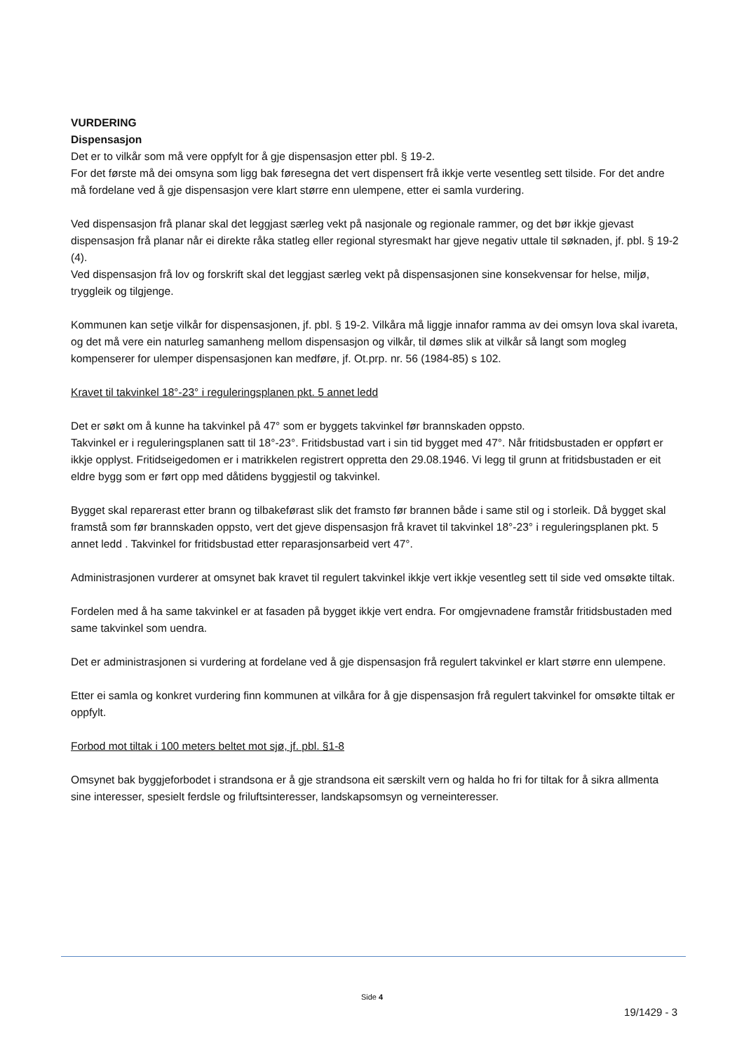VURDERING
Dispensasjon
Det er to vilkår som må vere oppfylt for å gje dispensasjon etter pbl. § 19-2.
For det første må dei omsyna som ligg bak føresegna det vert dispensert frå ikkje verte vesentleg sett tilside. For det andre må fordelane ved å gje dispensasjon vere klart større enn ulempene, etter ei samla vurdering.
Ved dispensasjon frå planar skal det leggjast særleg vekt på nasjonale og regionale rammer, og det bør ikkje gjevast dispensasjon frå planar når ei direkte råka statleg eller regional styresmakt har gjeve negativ uttale til søknaden, jf. pbl. § 19-2 (4).
Ved dispensasjon frå lov og forskrift skal det leggjast særleg vekt på dispensasjonen sine konsekvensar for helse, miljø, tryggleik og tilgjenge.
Kommunen kan setje vilkår for dispensasjonen, jf. pbl. § 19-2. Vilkåra må liggje innafor ramma av dei omsyn lova skal ivareta, og det må vere ein naturleg samanheng mellom dispensasjon og vilkår, til dømes slik at vilkår så langt som mogleg kompenserer for ulemper dispensasjonen kan medføre, jf. Ot.prp. nr. 56 (1984-85) s 102.
Kravet til takvinkel 18°-23° i reguleringsplanen pkt. 5 annet ledd
Det er søkt om å kunne ha takvinkel på 47° som er byggets takvinkel før brannskaden oppsto.
Takvinkel er i reguleringsplanen satt til 18°-23°. Fritidsbustad vart i sin tid bygget med 47°. Når fritidsbustaden er oppført er ikkje opplyst. Fritidseigedomen er i matrikkelen registrert oppretta den 29.08.1946. Vi legg til grunn at fritidsbustaden er eit eldre bygg som er ført opp med dåtidens byggjestil og takvinkel.
Bygget skal reparerast etter brann og tilbakeførast slik det framsto før brannen både i same stil og i storleik. Då bygget skal framstå som før brannskaden oppsto, vert det gjeve dispensasjon frå kravet til takvinkel 18°-23° i reguleringsplanen pkt. 5 annet ledd . Takvinkel for fritidsbustad etter reparasjonsarbeid vert 47°.
Administrasjonen vurderer at omsynet bak kravet til regulert takvinkel ikkje vert ikkje vesentleg sett til side ved omsøkte tiltak.
Fordelen med å ha same takvinkel er at fasaden på bygget ikkje vert endra. For omgjevnadene framstår fritidsbustaden med same takvinkel som uendra.
Det er administrasjonen si vurdering at fordelane ved å gje dispensasjon frå regulert takvinkel er klart større enn ulempene.
Etter ei samla og konkret vurdering finn kommunen at vilkåra for å gje dispensasjon frå regulert takvinkel for omsøkte tiltak er oppfylt.
Forbod mot tiltak i 100 meters beltet mot sjø, jf. pbl. §1-8
Omsynet bak byggjeforbodet i strandsona er å gje strandsona eit særskilt vern og halda ho fri for tiltak for å sikra allmenta sine interesser, spesielt ferdsle og friluftsinteresser, landskapsomsyn og verneinteresser.
Side 4
19/1429 - 3